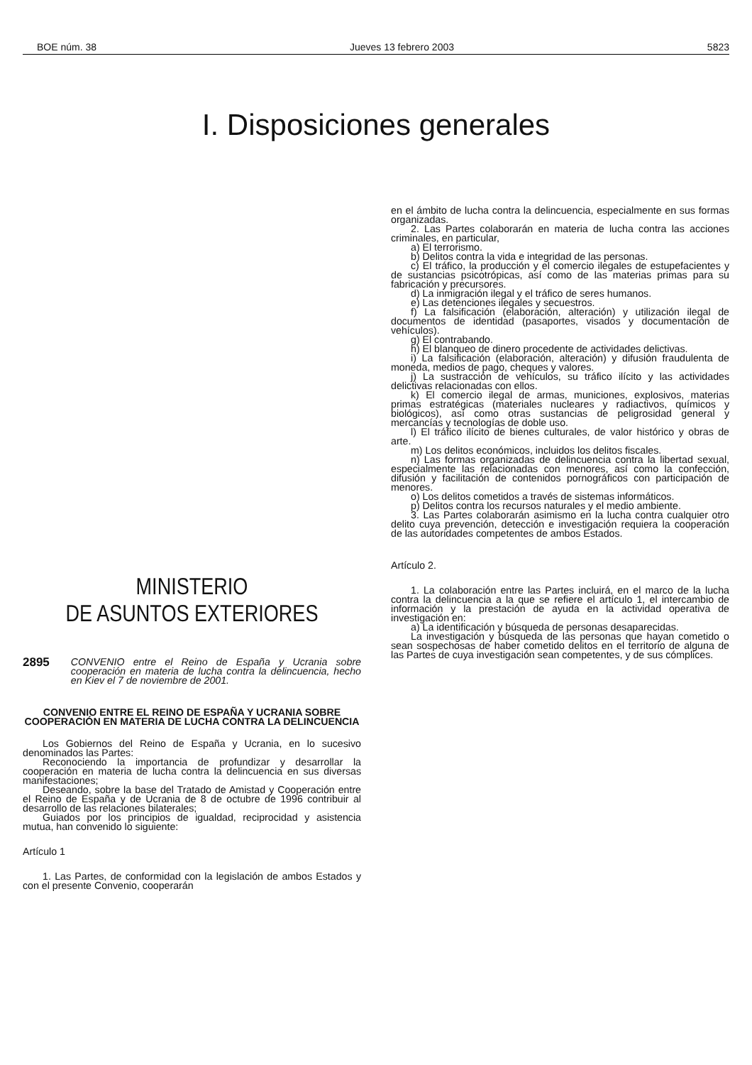BOE núm. 38 Jueves 13 febrero 2003 5823
I. Disposiciones generales
MINISTERIO
DE ASUNTOS EXTERIORES
2895 CONVENIO entre el Reino de España y Ucrania sobre cooperación en materia de lucha contra la delincuencia, hecho en Kiev el 7 de noviembre de 2001.
CONVENIO ENTRE EL REINO DE ESPAÑA Y UCRANIA SOBRE COOPERACIÓN EN MATERIA DE LUCHA CONTRA LA DELINCUENCIA
Los Gobiernos del Reino de España y Ucrania, en lo sucesivo denominados las Partes:
Reconociendo la importancia de profundizar y desarrollar la cooperación en materia de lucha contra la delincuencia en sus diversas manifestaciones;
Deseando, sobre la base del Tratado de Amistad y Cooperación entre el Reino de España y de Ucrania de 8 de octubre de 1996 contribuir al desarrollo de las relaciones bilaterales;
Guiados por los principios de igualdad, reciprocidad y asistencia mutua, han convenido lo siguiente:
Artículo 1
1. Las Partes, de conformidad con la legislación de ambos Estados y con el presente Convenio, cooperarán
en el ámbito de lucha contra la delincuencia, especialmente en sus formas organizadas.
2. Las Partes colaborarán en materia de lucha contra las acciones criminales, en particular,
a) El terrorismo.
b) Delitos contra la vida e integridad de las personas.
c) El tráfico, la producción y el comercio ilegales de estupefacientes y de sustancias psicotrópicas, así como de las materias primas para su fabricación y precursores.
d) La inmigración ilegal y el tráfico de seres humanos.
e) Las detenciones ilegales y secuestros.
f) La falsificación (elaboración, alteración) y utilización ilegal de documentos de identidad (pasaportes, visados y documentación de vehículos).
g) El contrabando.
h) El blanqueo de dinero procedente de actividades delictivas.
i) La falsificación (elaboración, alteración) y difusión fraudulenta de moneda, medios de pago, cheques y valores.
j) La sustracción de vehículos, su tráfico ilícito y las actividades delictivas relacionadas con ellos.
k) El comercio ilegal de armas, municiones, explosivos, materias primas estratégicas (materiales nucleares y radiactivos, químicos y biológicos), así como otras sustancias de peligrosidad general y mercancías y tecnologías de doble uso.
l) El tráfico ilícito de bienes culturales, de valor histórico y obras de arte.
m) Los delitos económicos, incluidos los delitos fiscales.
n) Las formas organizadas de delincuencia contra la libertad sexual, especialmente las relacionadas con menores, así como la confección, difusión y facilitación de contenidos pornográficos con participación de menores.
o) Los delitos cometidos a través de sistemas informáticos.
p) Delitos contra los recursos naturales y el medio ambiente.
3. Las Partes colaborarán asimismo en la lucha contra cualquier otro delito cuya prevención, detección e investigación requiera la cooperación de las autoridades competentes de ambos Estados.
Artículo 2.
1. La colaboración entre las Partes incluirá, en el marco de la lucha contra la delincuencia a la que se refiere el artículo 1, el intercambio de información y la prestación de ayuda en la actividad operativa de investigación en:
a) La identificación y búsqueda de personas desaparecidas.
La investigación y búsqueda de las personas que hayan cometido o sean sospechosas de haber cometido delitos en el territorio de alguna de las Partes de cuya investigación sean competentes, y de sus cómplices.